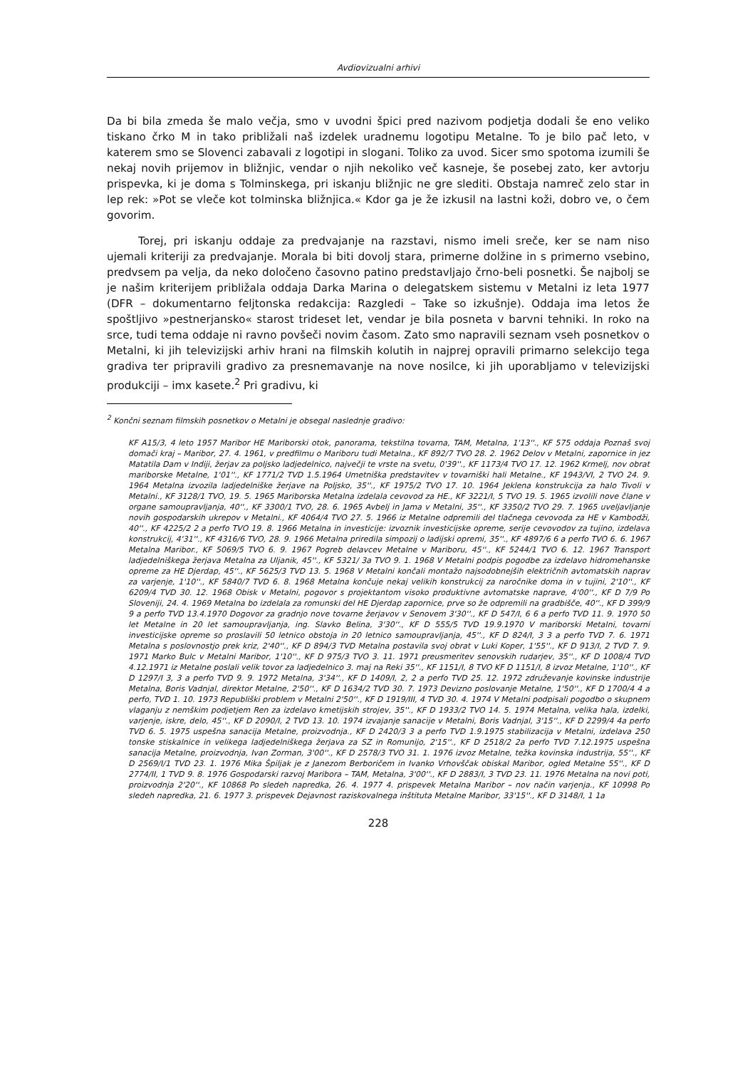Avdiovizualni arhivi
Da bi bila zmeda še malo večja, smo v uvodni špici pred nazivom podjetja dodali še eno veliko tiskano črko M in tako približali naš izdelek uradnemu logotipu Metalne. To je bilo pač leto, v katerem smo se Slovenci zabavali z logotipi in slogani. Toliko za uvod. Sicer smo spotoma izumili še nekaj novih prijemov in bližnjic, vendar o njih nekoliko več kasneje, še posebej zato, ker avtorju prispevka, ki je doma s Tolminskega, pri iskanju bližnjic ne gre slediti. Obstaja namreč zelo star in lep rek: »Pot se vleče kot tolminska bližnjica.« Kdor ga je že izkusil na lastni koži, dobro ve, o čem govorim.
Torej, pri iskanju oddaje za predvajanje na razstavi, nismo imeli sreče, ker se nam niso ujemali kriteriji za predvajanje. Morala bi biti dovolj stara, primerne dolžine in s primerno vsebino, predvsem pa velja, da neko določeno časovno patino predstavljajo črno-beli posnetki. Še najbolj se je našim kriterijem približala oddaja Darka Marina o delegatskem sistemu v Metalni iz leta 1977 (DFR – dokumentarno feljtonska redakcija: Razgledi – Take so izkušnje). Oddaja ima letos že spoštljivo »pestnerjansko« starost trideset let, vendar je bila posneta v barvni tehniki. In roko na srce, tudi tema oddaje ni ravno povšeči novim časom. Zato smo napravili seznam vseh posnetkov o Metalni, ki jih televizijski arhiv hrani na filmskih kolutih in najprej opravili primarno selekcijo tega gradiva ter pripravili gradivo za presnemavanje na nove nosilce, ki jih uporabljamo v televizijski produkciji – imx kasete.<sup>2</sup> Pri gradivu, ki
<sup>2</sup> Končni seznam filmskih posnetkov o Metalni je obsegal naslednje gradivo:
KF A15/3, 4 leto 1957 Maribor HE Mariborski otok, panorama, tekstilna tovarna, TAM, Metalna, 1'13''., KF 575 oddaja Poznaš svoj domači kraj – Maribor, 27. 4. 1961, v predfilmu o Mariboru tudi Metalna., KF 892/7 TVO 28. 2. 1962 Delov v Metalni, zapornice in jez Matatila Dam v Indiji, žerjav za poljsko ladjedelnico, največji te vrste na svetu, 0'39''., KF 1173/4 TVO 17. 12. 1962 Krmelj, nov obrat mariborske Metalne, 1'01''., KF 1771/2 TVD 1.5.1964 Umetniška predstavitev v tovarniški hali Metalne., KF 1943/VI, 2 TVO 24. 9. 1964 Metalna izvozila ladjedelniške žerjave na Poljsko, 35''., KF 1975/2 TVO 17. 10. 1964 Jeklena konstrukcija za halo Tivoli v Metalni., KF 3128/1 TVO, 19. 5. 1965 Mariborska Metalna izdelala cevovod za HE., KF 3221/I, 5 TVO 19. 5. 1965 izvolili nove člane v organe samoupravljanja, 40''., KF 3300/1 TVO, 28. 6. 1965 Avbelj in Jama v Metalni, 35''., KF 3350/2 TVO 29. 7. 1965 uveljavljanje novih gospodarskih ukrepov v Metalni., KF 4064/4 TVO 27. 5. 1966 iz Metalne odpremili del tlačnega cevovoda za HE v Kambodži, 40''., KF 4225/2 2 a perfo TVO 19. 8. 1966 Metalna in investicije: izvoznik investicijske opreme, serije cevovodov za tujino, izdelava konstrukcij, 4'31''., KF 4316/6 TVO, 28. 9. 1966 Metalna priredila simpozij o ladijski opremi, 35''., KF 4897/6 6 a perfo TVO 6. 6. 1967 Metalna Maribor., KF 5069/5 TVO 6. 9. 1967 Pogreb delavcev Metalne v Mariboru, 45''., KF 5244/1 TVO 6. 12. 1967 Transport ladjedelniškega žerjava Metalna za Uljanik, 45''., KF 5321/ 3a TVO 9. 1. 1968 V Metalni podpis pogodbe za izdelavo hidromehanske opreme za HE Djerdap, 45''., KF 5625/3 TVD 13. 5. 1968 V Metalni končali montažo najsodobnejših električnih avtomatskih naprav za varjenje, 1'10''., KF 5840/7 TVD 6. 8. 1968 Metalna končuje nekaj velikih konstrukcij za naročnike doma in v tujini, 2'10''., KF 6209/4 TVD 30. 12. 1968 Obisk v Metalni, pogovor s projektantom visoko produktivne avtomatske naprave, 4'00''., KF D 7/9 Po Sloveniji, 24. 4. 1969 Metalna bo izdelala za romunski del HE Djerdap zapornice, prve so že odpremili na gradbišče, 40''., KF D 399/9 9 a perfo TVD 13.4.1970 Dogovor za gradnjo nove tovarne žerjavov v Senovem 3'30''., KF D 547/I, 6 6 a perfo TVD 11. 9. 1970 50 let Metalne in 20 let samoupravljanja, ing. Slavko Belina, 3'30''., KF D 555/5 TVD 19.9.1970 V mariborski Metalni, tovarni investicijske opreme so proslavili 50 letnico obstoja in 20 letnico samoupravljanja, 45''., KF D 824/I, 3 3 a perfo TVD 7. 6. 1971 Metalna s poslovnostjo prek kriz, 2'40''., KF D 894/3 TVD Metalna postavila svoj obrat v Luki Koper, 1'55''., KF D 913/I, 2 TVD 7. 9. 1971 Marko Bulc v Metalni Maribor, 1'10''., KF D 975/3 TVO 3. 11. 1971 preusmeritev senovskih rudarjev, 35''., KF D 1008/4 TVD 4.12.1971 iz Metalne poslali velik tovor za ladjedelnico 3. maj na Reki 35''., KF 1151/I, 8 TVO KF D 1151/I, 8 izvoz Metalne, 1'10''., KF D 1297/I 3, 3 a perfo TVD 9. 9. 1972 Metalna, 3'34''., KF D 1409/I, 2, 2 a perfo TVD 25. 12. 1972 združevanje kovinske industrije Metalna, Boris Vadnjal, direktor Metalne, 2'50''., KF D 1634/2 TVD 30. 7. 1973 Devizno poslovanje Metalne, 1'50''., KF D 1700/4 4 a perfo, TVD 1. 10. 1973 Republiški problem v Metalni 2'50''., KF D 1919/III, 4 TVD 30. 4. 1974 V Metalni podpisali pogodbo o skupnem vlaganju z nemškim podjetjem Ren za izdelavo kmetijskih strojev, 35''., KF D 1933/2 TVO 14. 5. 1974 Metalna, velika hala, izdelki, varjenje, iskre, delo, 45''., KF D 2090/I, 2 TVD 13. 10. 1974 izvajanje sanacije v Metalni, Boris Vadnjal, 3'15''., KF D 2299/4 4a perfo TVD 6. 5. 1975 uspešna sanacija Metalne, proizvodnja., KF D 2420/3 3 a perfo TVD 1.9.1975 stabilizacija v Metalni, izdelava 250 tonske stiskalnice in velikega ladjedelniškega žerjava za SZ in Romunijo, 2'15''., KF D 2518/2 2a perfo TVD 7.12.1975 uspešna sanacija Metalne, proizvodnja, Ivan Zorman, 3'00''., KF D 2578/3 TVO 31. 1. 1976 izvoz Metalne, težka kovinska industrija, 55''., KF D 2569/I/1 TVD 23. 1. 1976 Mika Špiljak je z Janezom Berboričem in Ivanko Vrhovščak obiskal Maribor, ogled Metalne 55''., KF D 2774/II, 1 TVD 9. 8. 1976 Gospodarski razvoj Maribora – TAM, Metalna, 3'00''., KF D 2883/I, 3 TVD 23. 11. 1976 Metalna na novi poti, proizvodnja 2'20''., KF 10868 Po sledeh napredka, 26. 4. 1977 4. prispevek Metalna Maribor – nov način varjenja., KF 10998 Po sledeh napredka, 21. 6. 1977 3. prispevek Dejavnost raziskovalnega inštituta Metalne Maribor, 33'15''., KF D 3148/I, 1 1a
228